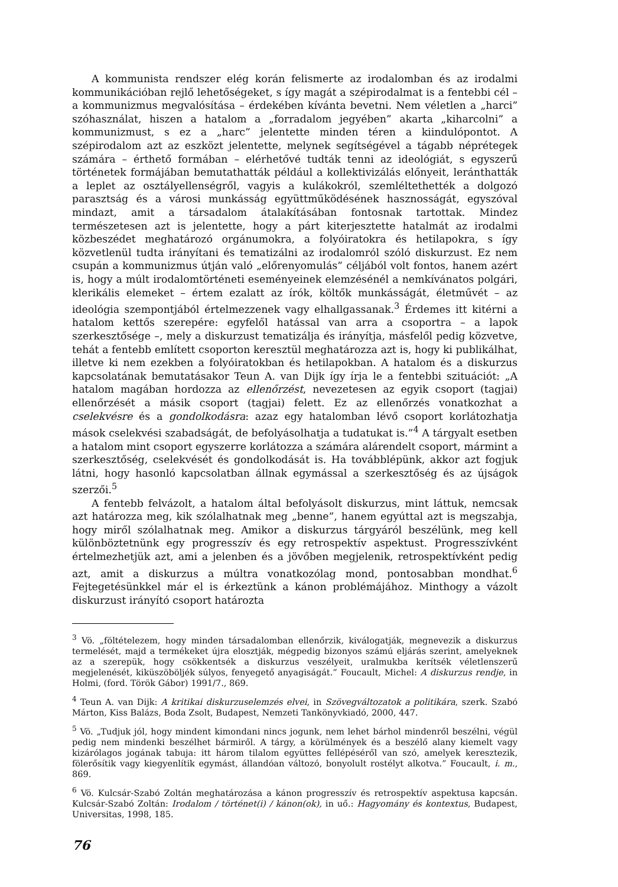A kommunista rendszer elég korán felismerte az irodalomban és az irodalmi kommunikációban rejlő lehetőségeket, s így magát a szépirodalmat is a fentebbi cél – a kommunizmus megvalósítása – érdekében kívánta bevetni. Nem véletlen a „harci” szóhasználat, hiszen a hatalom a „forradalom jegyében” akarta „kiharcolni” a kommunizmust, s ez a „harc” jelentette minden téren a kiindulópontot. A szépirodalom azt az eszközt jelentette, melynek segítségével a tágabb néprétegek számára – érthető formában – elérhetővé tudták tenni az ideológiát, s egyszerű történetek formájában bemutathatták például a kollektivizálás előnyeit, leránthatták a leplet az osztályellenségről, vagyis a kulákokról, szemléltethették a dolgozó parasztság és a városi munkásság együttműködésének hasznosságát, egyszóval mindazt, amit a társadalom átalakításában fontosnak tartottak. Mindez természetesen azt is jelentette, hogy a párt kiterjesztette hatalmát az irodalmi közbeszédet meghatározó orgánumokra, a folyóiratokra és hetilapokra, s így közvetlenül tudta irányítani és tematizálni az irodalomról szóló diskurzust. Ez nem csupán a kommunizmus útján való „előrenyomulás” céljából volt fontos, hanem azért is, hogy a múlt irodalomtörténeti eseményeinek elemzésénél a nemkívánatos polgári, klerikális elemeket – értem ezalatt az írók, költők munkásságát, életművét – az ideológia szempontjából értelmezzenek vagy elhallgassanak.<sup>3</sup> Érdemes itt kitérni a hatalom kettős szerepére: egyfelől hatással van arra a csoportra – a lapok szerkesztősége –, mely a diskurzust tematizálja és irányítja, másfelől pedig közvetve, tehát a fentebb említett csoporton keresztül meghatározza azt is, hogy ki publikálhat, illetve ki nem ezekben a folyóiratokban és hetilapokban. A hatalom és a diskurzus kapcsolatának bemutatásakor Teun A. van Dijk így írja le a fentebbi szituációt: „A hatalom magában hordozza az ellenőrzést, nevezetesen az egyik csoport (tagjai) ellenőrzését a másik csoport (tagjai) felett. Ez az ellenőrzés vonatkozhat a cselekvésre és a gondolkodásra: azaz egy hatalomban lévő csoport korlátozhatja mások cselekvési szabadságát, de befolyásolhatja a tudatukat is.”<sup>4</sup> A tárgyalt esetben a hatalom mint csoport egyszerre korlátozza a számára alárendelt csoport, mármint a szerkesztőség, cselekvését és gondolkodását is. Ha továbblépünk, akkor azt fogjuk látni, hogy hasonló kapcsolatban állnak egymással a szerkesztőség és az újságok szerzői.<sup>5</sup>
A fentebb felvázolt, a hatalom által befolyásolt diskurzus, mint láttuk, nemcsak azt határozza meg, kik szólalhatnak meg „benne”, hanem egyúttal azt is megszabja, hogy miről szólalhatnak meg. Amikor a diskurzus tárgyáról beszélünk, meg kell különböztetnünk egy progresszív és egy retrospektív aspektust. Progresszívként értelmezhetjük azt, ami a jelenben és a jövőben megjelenik, retrospektívként pedig azt, amit a diskurzus a múltra vonatkozólag mond, pontosabban mondhat.<sup>6</sup> Fejtegetésünkkel már el is érkeztünk a kánon problémájához. Minthogy a vázolt diskurzust irányító csoport határozta
<sup>3</sup> Vö. „föltételezem, hogy minden társadalomban ellenőrzik, kiválogatják, megnevezik a diskurzus termelését, majd a termékeket újra elosztják, mégpedig bizonyos számú eljárás szerint, amelyeknek az a szerepük, hogy csökkentsék a diskurzus veszélyeit, uralmukba kerítsék véletlenszerű megjelenését, kiküszöböljék súlyos, fenyegető anyagiságát.” Foucault, Michel: A diskurzus rendje, in Holmi, (ford. Török Gábor) 1991/7., 869.
<sup>4</sup> Teun A. van Dijk: A kritikai diskurzuselemzés elvei, in Szövegváltozatok a politikára, szerk. Szabó Márton, Kiss Balázs, Boda Zsolt, Budapest, Nemzeti Tankönyvkiadó, 2000, 447.
<sup>5</sup> Vö. „Tudjuk jól, hogy mindent kimondani nincs jogunk, nem lehet bárhol mindenről beszélni, végül pedig nem mindenki beszélhet bármiről. A tárgy, a körülmények és a beszélő alany kiemelt vagy kizárólagos jogának tabuja: itt három tilalom együttes fellépéséről van szó, amelyek keresztezik, fölerősítik vagy kiegyenlítik egymást, állandóan változó, bonyolult rostélyt alkotva.” Foucault, i. m., 869.
<sup>6</sup> Vö. Kulcsár-Szabó Zoltán meghatározása a kánon progresszív és retrospektív aspektusa kapcsán. Kulcsár-Szabó Zoltán: Irodalom / történet(i) / kánon(ok), in uő.: Hagyomány és kontextus, Budapest, Universitas, 1998, 185.
76